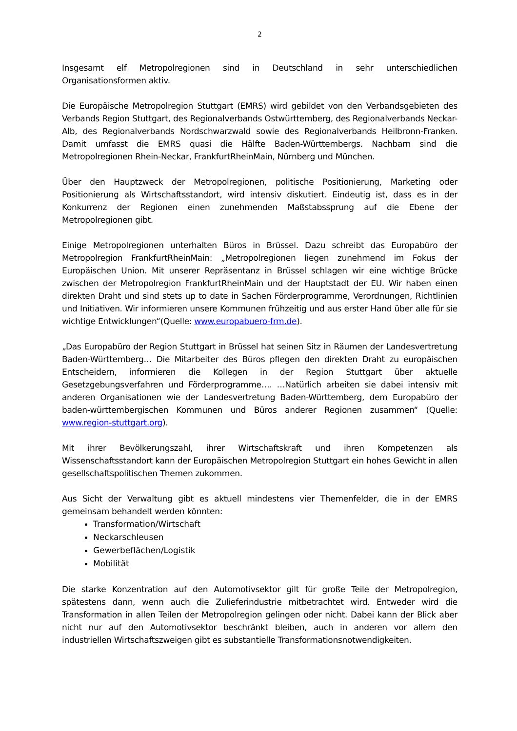2
Insgesamt elf Metropolregionen sind in Deutschland in sehr unterschiedlichen Organisationsformen aktiv.
Die Europäische Metropolregion Stuttgart (EMRS) wird gebildet von den Verbandsgebieten des Verbands Region Stuttgart, des Regionalverbands Ostwürttemberg, des Regionalverbands Neckar-Alb, des Regionalverbands Nordschwarzwald sowie des Regionalverbands Heilbronn-Franken. Damit umfasst die EMRS quasi die Hälfte Baden-Württembergs. Nachbarn sind die Metropolregionen Rhein-Neckar, FrankfurtRheinMain, Nürnberg und München.
Über den Hauptzweck der Metropolregionen, politische Positionierung, Marketing oder Positionierung als Wirtschaftsstandort, wird intensiv diskutiert. Eindeutig ist, dass es in der Konkurrenz der Regionen einen zunehmenden Maßstabssprung auf die Ebene der Metropolregionen gibt.
Einige Metropolregionen unterhalten Büros in Brüssel. Dazu schreibt das Europabüro der Metropolregion FrankfurtRheinMain: „Metropolregionen liegen zunehmend im Fokus der Europäischen Union. Mit unserer Repräsentanz in Brüssel schlagen wir eine wichtige Brücke zwischen der Metropolregion FrankfurtRheinMain und der Hauptstadt der EU. Wir haben einen direkten Draht und sind stets up to date in Sachen Förderprogramme, Verordnungen, Richtlinien und Initiativen. Wir informieren unsere Kommunen frühzeitig und aus erster Hand über alle für sie wichtige Entwicklungen“(Quelle: www.europabuero-frm.de).
„Das Europabüro der Region Stuttgart in Brüssel hat seinen Sitz in Räumen der Landesvertretung Baden-Württemberg… Die Mitarbeiter des Büros pflegen den direkten Draht zu europäischen Entscheidern, informieren die Kollegen in der Region Stuttgart über aktuelle Gesetzgebungsverfahren und Förderprogramme…. …Natürlich arbeiten sie dabei intensiv mit anderen Organisationen wie der Landesvertretung Baden-Württemberg, dem Europabüro der baden-württembergischen Kommunen und Büros anderer Regionen zusammen“ (Quelle: www.region-stuttgart.org).
Mit ihrer Bevölkerungszahl, ihrer Wirtschaftskraft und ihren Kompetenzen als Wissenschaftsstandort kann der Europäischen Metropolregion Stuttgart ein hohes Gewicht in allen gesellschaftspolitischen Themen zukommen.
Aus Sicht der Verwaltung gibt es aktuell mindestens vier Themenfelder, die in der EMRS gemeinsam behandelt werden könnten:
Transformation/Wirtschaft
Neckarschleusen
Gewerbeflächen/Logistik
Mobilität
Die starke Konzentration auf den Automotivsektor gilt für große Teile der Metropolregion, spätestens dann, wenn auch die Zulieferindustrie mitbetrachtet wird. Entweder wird die Transformation in allen Teilen der Metropolregion gelingen oder nicht. Dabei kann der Blick aber nicht nur auf den Automotivsektor beschränkt bleiben, auch in anderen vor allem den industriellen Wirtschaftszweigen gibt es substantielle Transformationsnotwendigkeiten.